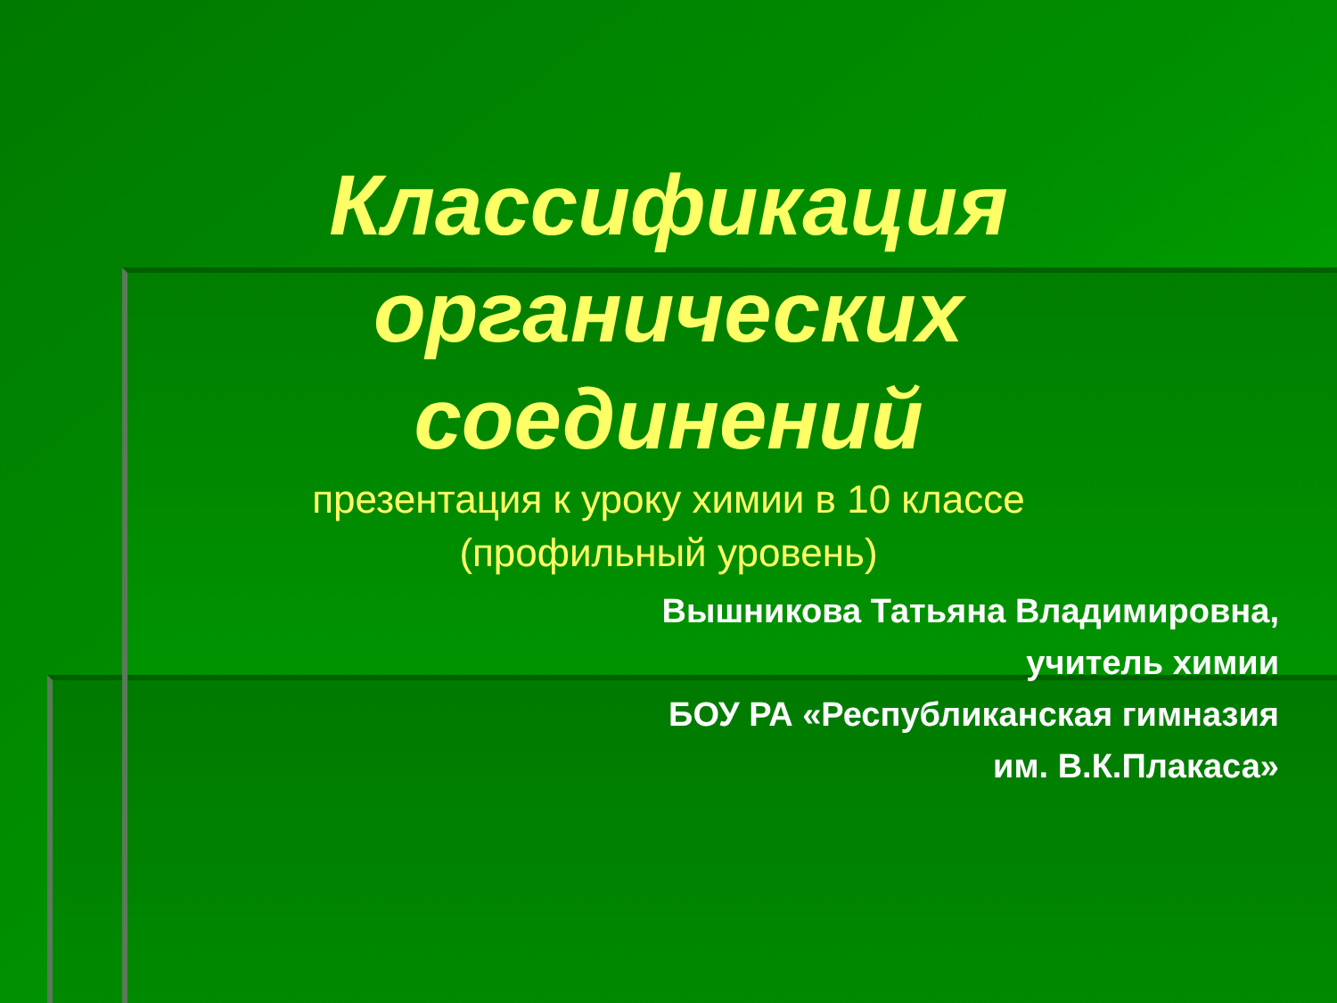Классификация
органических
соединений
презентация к уроку химии в 10 классе
(профильный уровень)
Вышникова Татьяна Владимировна,
учитель химии
БОУ РА «Республиканская гимназия
им. В.К.Плакаса»